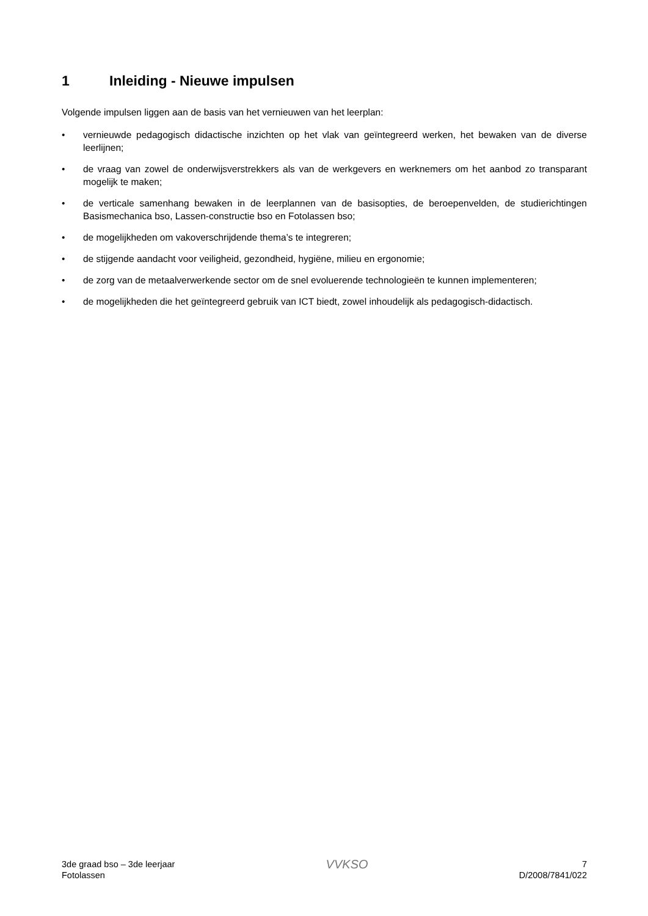1 Inleiding - Nieuwe impulsen
Volgende impulsen liggen aan de basis van het vernieuwen van het leerplan:
• vernieuwde pedagogisch didactische inzichten op het vlak van geïntegreerd werken, het bewaken van de diverse leerlijnen;
• de vraag van zowel de onderwijsverstrekkers als van de werkgevers en werknemers om het aanbod zo transparant mogelijk te maken;
• de verticale samenhang bewaken in de leerplannen van de basisopties, de beroepenvelden, de studierich­tingen Basismechanica bso, Lassen-constructie bso en Fotolassen bso;
• de mogelijkheden om vakoverschrijdende thema’s te integreren;
• de stijgende aandacht voor veiligheid, gezondheid, hygiëne, milieu en ergonomie;
• de zorg van de metaalverwerkende sector om de snel evoluerende technologieën te kunnen implementeren;
• de mogelijkheden die het geïntegreerd gebruik van ICT biedt, zowel inhoudelijk als pedagogisch-didactisch.
3de graad bso – 3de leerjaar
Fotolassen
VVKSO
7
D/2008/7841/022